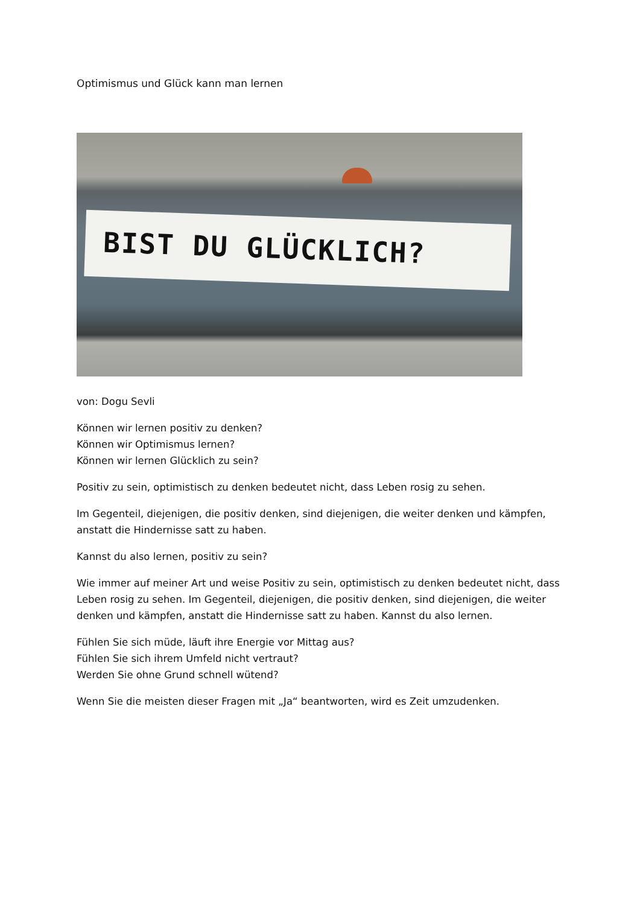Optimismus und Glück kann man lernen
BIST DU GLÜCKLICH?
von: Dogu Sevli
Können wir lernen positiv zu denken?
Können wir Optimismus lernen?
Können wir lernen Glücklich zu sein?
Positiv zu sein, optimistisch zu denken bedeutet nicht, dass Leben rosig zu sehen.
Im Gegenteil, diejenigen, die positiv denken, sind diejenigen, die weiter denken und kämpfen, anstatt die Hindernisse satt zu haben.
Kannst du also lernen, positiv zu sein?
Wie immer auf meiner Art und weise Positiv zu sein, optimistisch zu denken bedeutet nicht, dass Leben rosig zu sehen. Im Gegenteil, diejenigen, die positiv denken, sind diejenigen, die weiter denken und kämpfen, anstatt die Hindernisse satt zu haben. Kannst du also lernen.
Fühlen Sie sich müde, läuft ihre Energie vor Mittag aus?
Fühlen Sie sich ihrem Umfeld nicht vertraut?
Werden Sie ohne Grund schnell wütend?
Wenn Sie die meisten dieser Fragen mit „Ja“ beantworten, wird es Zeit umzudenken.